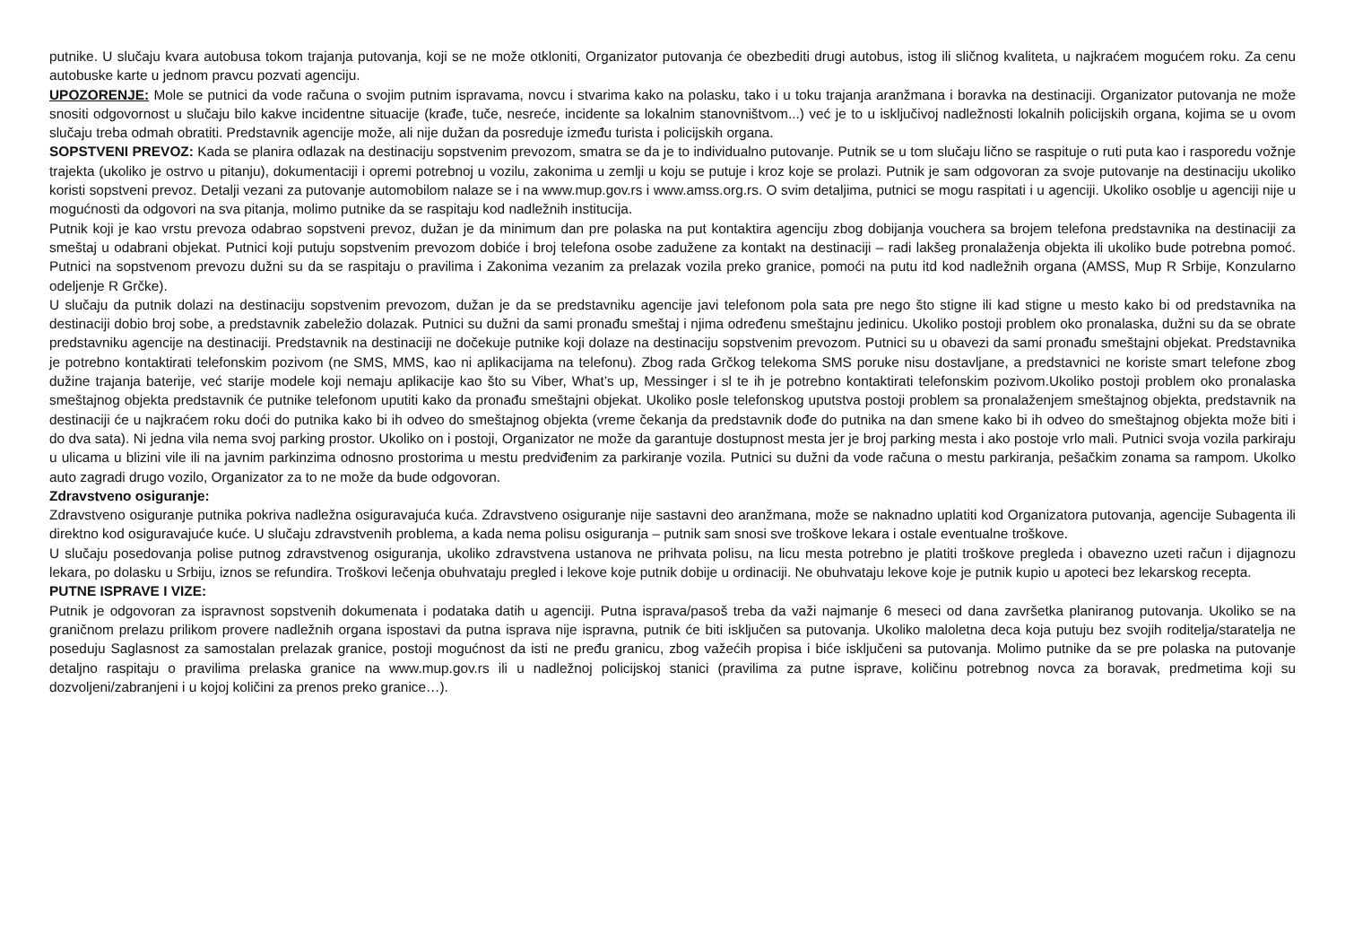putnike. U slučaju kvara autobusa tokom trajanja putovanja, koji se ne može otkloniti, Organizator putovanja će obezbediti drugi autobus, istog ili sličnog kvaliteta, u najkraćem mogućem roku. Za cenu autobuske karte u jednom pravcu pozvati agenciju.
UPOZORENJE: Mole se putnici da vode računa o svojim putnim ispravama, novcu i stvarima kako na polasku, tako i u toku trajanja aranžmana i boravka na destinaciji. Organizator putovanja ne može snositi odgovornost u slučaju bilo kakve incidentne situacije (krađe, tuče, nesreće, incidente sa lokalnim stanovništvom...) već je to u isključivoj nadležnosti lokalnih policijskih organa, kojima se u ovom slučaju treba odmah obratiti. Predstavnik agencije može, ali nije dužan da posreduje između turista i policijskih organa.
SOPSTVENI PREVOZ: Kada se planira odlazak na destinaciju sopstvenim prevozom, smatra se da je to individualno putovanje. Putnik se u tom slučaju lično se raspituje o ruti puta kao i rasporedu vožnje trajekta (ukoliko je ostrvo u pitanju), dokumentaciji i opremi potrebnoj u vozilu, zakonima u zemlji u koju se putuje i kroz koje se prolazi. Putnik je sam odgovoran za svoje putovanje na destinaciju ukoliko koristi sopstveni prevoz. Detalji vezani za putovanje automobilom nalaze se i na www.mup.gov.rs i www.amss.org.rs. O svim detaljima, putnici se mogu raspitati i u agenciji. Ukoliko osoblje u agenciji nije u mogućnosti da odgovori na sva pitanja, molimo putnike da se raspitaju kod nadležnih institucija.
Putnik koji je kao vrstu prevoza odabrao sopstveni prevoz, dužan je da minimum dan pre polaska na put kontaktira agenciju zbog dobijanja vouchera sa brojem telefona predstavnika na destinaciji za smeštaj u odabrani objekat. Putnici koji putuju sopstvenim prevozom dobiće i broj telefona osobe zadužene za kontakt na destinaciji – radi lakšeg pronalaženja objekta ili ukoliko bude potrebna pomoć. Putnici na sopstvenom prevozu dužni su da se raspitaju o pravilima i Zakonima vezanim za prelazak vozila preko granice, pomoći na putu itd kod nadležnih organa (AMSS, Mup R Srbije, Konzularno odeljenje R Grčke).
U slučaju da putnik dolazi na destinaciju sopstvenim prevozom, dužan je da se predstavniku agencije javi telefonom pola sata pre nego što stigne ili kad stigne u mesto kako bi od predstavnika na destinaciji dobio broj sobe, a predstavnik zabeležio dolazak. Putnici su dužni da sami pronađu smeštaj i njima određenu smeštajnu jedinicu. Ukoliko postoji problem oko pronalaska, dužni su da se obrate predstavniku agencije na destinaciji. Predstavnik na destinaciji ne dočekuje putnike koji dolaze na destinaciju sopstvenim prevozom. Putnici su u obavezi da sami pronađu smeštajni objekat. Predstavnika je potrebno kontaktirati telefonskim pozivom (ne SMS, MMS, kao ni aplikacijama na telefonu). Zbog rada Grčkog telekoma SMS poruke nisu dostavljane, a predstavnici ne koriste smart telefone zbog dužine trajanja baterije, već starije modele koji nemaju aplikacije kao što su Viber, What’s up, Messinger i sl te ih je potrebno kontaktirati telefonskim pozivom.Ukoliko postoji problem oko pronalaska smeštajnog objekta predstavnik će putnike telefonom uputiti kako da pronađu smeštajni objekat. Ukoliko posle telefonskog uputstva postoji problem sa pronalaženjem smeštajnog objekta, predstavnik na destinaciji će u najkraćem roku doći do putnika kako bi ih odveo do smeštajnog objekta (vreme čekanja da predstavnik dođe do putnika na dan smene kako bi ih odveo do smeštajnog objekta može biti i do dva sata). Ni jedna vila nema svoj parking prostor. Ukoliko on i postoji, Organizator ne može da garantuje dostupnost mesta jer je broj parking mesta i ako postoje vrlo mali. Putnici svoja vozila parkiraju u ulicama u blizini vile ili na javnim parkinzima odnosno prostorima u mestu predviđenim za parkiranje vozila. Putnici su dužni da vode računa o mestu parkiranja, pešačkim zonama sa rampom. Ukolko auto zagradi drugo vozilo, Organizator za to ne može da bude odgovoran.
Zdravstveno osiguranje:
Zdravstveno osiguranje putnika pokriva nadležna osiguravajuća kuća. Zdravstveno osiguranje nije sastavni deo aranžmana, može se naknadno uplatiti kod Organizatora putovanja, agencije Subagenta ili direktno kod osiguravajuće kuće. U slučaju zdravstvenih problema, a kada nema polisu osiguranja – putnik sam snosi sve troškove lekara i ostale eventualne troškove.
U slučaju posedovanja polise putnog zdravstvenog osiguranja, ukoliko zdravstvena ustanova ne prihvata polisu, na licu mesta potrebno je platiti troškove pregleda i obavezno uzeti račun i dijagnozu lekara, po dolasku u Srbiju, iznos se refundira. Troškovi lečenja obuhvataju pregled i lekove koje putnik dobije u ordinaciji. Ne obuhvataju lekove koje je putnik kupio u apoteci bez lekarskog recepta.
PUTNE ISPRAVE I VIZE:
Putnik je odgovoran za ispravnost sopstvenih dokumenata i podataka datih u agenciji. Putna isprava/pasoš treba da važi najmanje 6 meseci od dana završetka planiranog putovanja. Ukoliko se na graničnom prelazu prilikom provere nadležnih organa ispostavi da putna isprava nije ispravna, putnik će biti isključen sa putovanja. Ukoliko maloletna deca koja putuju bez svojih roditelja/staratelja ne poseduju Saglasnost za samostalan prelazak granice, postoji mogućnost da isti ne pređu granicu, zbog važećih propisa i biće isključeni sa putovanja. Molimo putnike da se pre polaska na putovanje detaljno raspitaju o pravilima prelaska granice na www.mup.gov.rs ili u nadležnoj policijskoj stanici (pravilima za putne isprave, količinu potrebnog novca za boravak, predmetima koji su dozvoljeni/zabranjeni i u kojoj količini za prenos preko granice…).